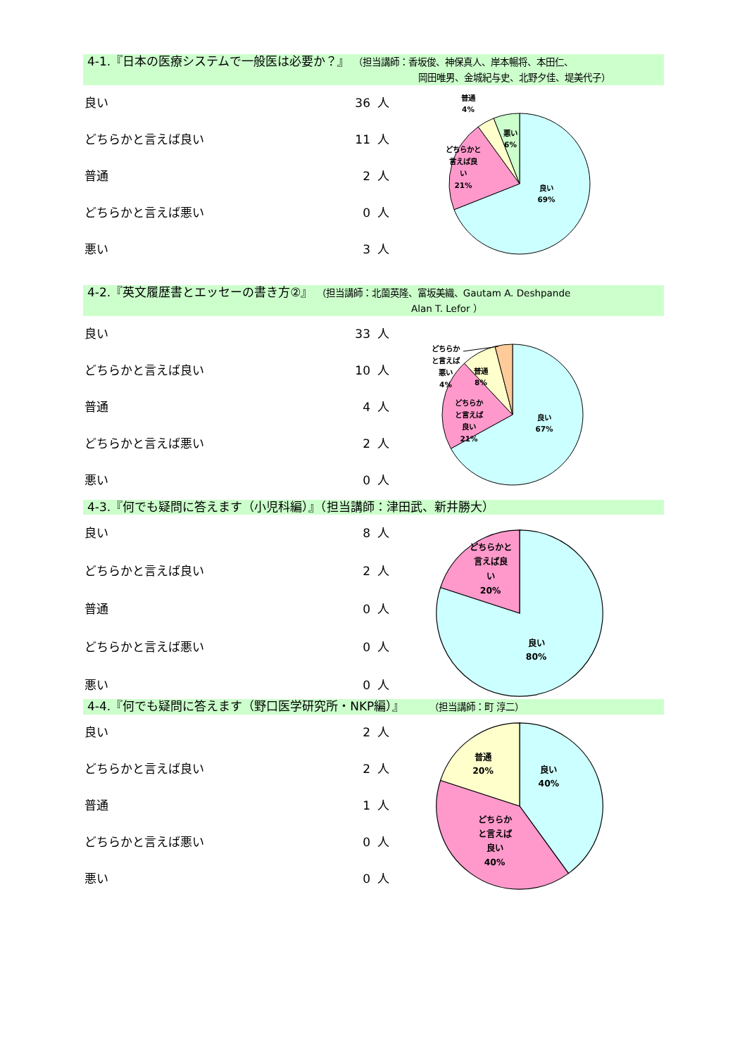4-1.『日本の医療システムで一般医は必要か？』 （担当講師：香坂俊、神保真人、岸本暢将、本田仁、
岡田唯男、金城紀与史、北野夕佳、堤美代子）
| 良い | 36 | 人 |
| どちらかと言えば良い | 11 | 人 |
| 普通 | 2 | 人 |
| どちらかと言えば悪い | 0 | 人 |
| 悪い | 3 | 人 |
良い
69%
どちらかと
言えば良
い
21%
普通
4%
悪い
6%
4-2.『英文履歴書とエッセーの書き方②』 （担当講師：北薗英隆、富坂美織、Gautam A. Deshpande
Alan T. Lefor ）
| 良い | 33 | 人 |
| どちらかと言えば良い | 10 | 人 |
| 普通 | 4 | 人 |
| どちらかと言えば悪い | 2 | 人 |
| 悪い | 0 | 人 |
どちらか
と言えば
悪い
4%
普通
8%
どちらか
と言えば
良い
21%
良い
67%
4-3.『何でも疑問に答えます（小児科編）』（担当講師：津田武、新井勝大）
| 良い | 8 | 人 |
| どちらかと言えば良い | 2 | 人 |
| 普通 | 0 | 人 |
| どちらかと言えば悪い | 0 | 人 |
| 悪い | 0 | 人 |
どちらかと
言えば良
い
20%
良い
80%
4-4.『何でも疑問に答えます（野口医学研究所・NKP編）』 （担当講師：町 淳二）
| 良い | 2 | 人 |
| どちらかと言えば良い | 2 | 人 |
| 普通 | 1 | 人 |
| どちらかと言えば悪い | 0 | 人 |
| 悪い | 0 | 人 |
良い
40%
普通
20%
どちらか
と言えば
良い
40%